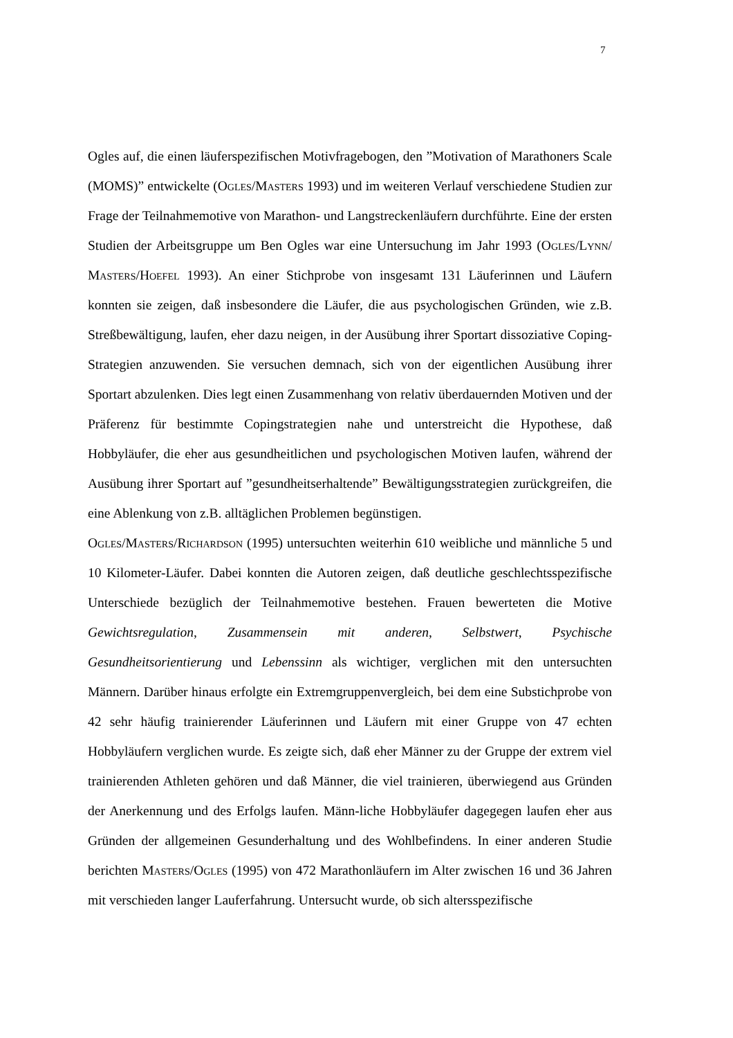7
Ogles auf, die einen läuferspezifischen Motivfragebogen, den ”Motivation of Marathoners Scale (MOMS)” entwickelte (Ogles/Masters 1993) und im weiteren Verlauf verschiedene Studien zur Frage der Teilnahmemotive von Marathon- und Langstreckenläufern durchführte. Eine der ersten Studien der Arbeitsgruppe um Ben Ogles war eine Untersuchung im Jahr 1993 (Ogles/Lynn/ Masters/Hoefel 1993). An einer Stichprobe von insgesamt 131 Läuferinnen und Läufern konnten sie zeigen, daß insbesondere die Läufer, die aus psychologischen Gründen, wie z.B. Streßbewältigung, laufen, eher dazu neigen, in der Ausübung ihrer Sportart dissoziative Coping-Strategien anzuwenden. Sie versuchen demnach, sich von der eigentlichen Ausübung ihrer Sportart abzulenken. Dies legt einen Zusammenhang von relativ überdauernden Motiven und der Präferenz für bestimmte Copingstrategien nahe und unterstreicht die Hypothese, daß Hobbyläufer, die eher aus gesundheitlichen und psychologischen Motiven laufen, während der Ausübung ihrer Sportart auf ”gesundheitserhaltende” Bewältigungsstrategien zurückgreifen, die eine Ablenkung von z.B. alltäglichen Problemen begünstigen.
Ogles/Masters/Richardson (1995) untersuchten weiterhin 610 weibliche und männliche 5 und 10 Kilometer-Läufer. Dabei konnten die Autoren zeigen, daß deutliche geschlechtsspezifische Unterschiede bezüglich der Teilnahmemotive bestehen. Frauen bewerteten die Motive Gewichtsregulation, Zusammensein mit anderen, Selbstwert, Psychische Gesundheitsorientierung und Lebenssinn als wichtiger, verglichen mit den untersuchten Männern. Darüber hinaus erfolgte ein Extremgruppenvergleich, bei dem eine Substichprobe von 42 sehr häufig trainierender Läuferinnen und Läufern mit einer Gruppe von 47 echten Hobbyläufern verglichen wurde. Es zeigte sich, daß eher Männer zu der Gruppe der extrem viel trainierenden Athleten gehören und daß Männer, die viel trainieren, überwiegend aus Gründen der Anerkennung und des Erfolgs laufen. Männ-liche Hobbyläufer dagegegen laufen eher aus Gründen der allgemeinen Gesunderhaltung und des Wohlbefindens. In einer anderen Studie berichten Masters/Ogles (1995) von 472 Marathonläufern im Alter zwischen 16 und 36 Jahren mit verschieden langer Lauferfahrung. Untersucht wurde, ob sich altersspezifische